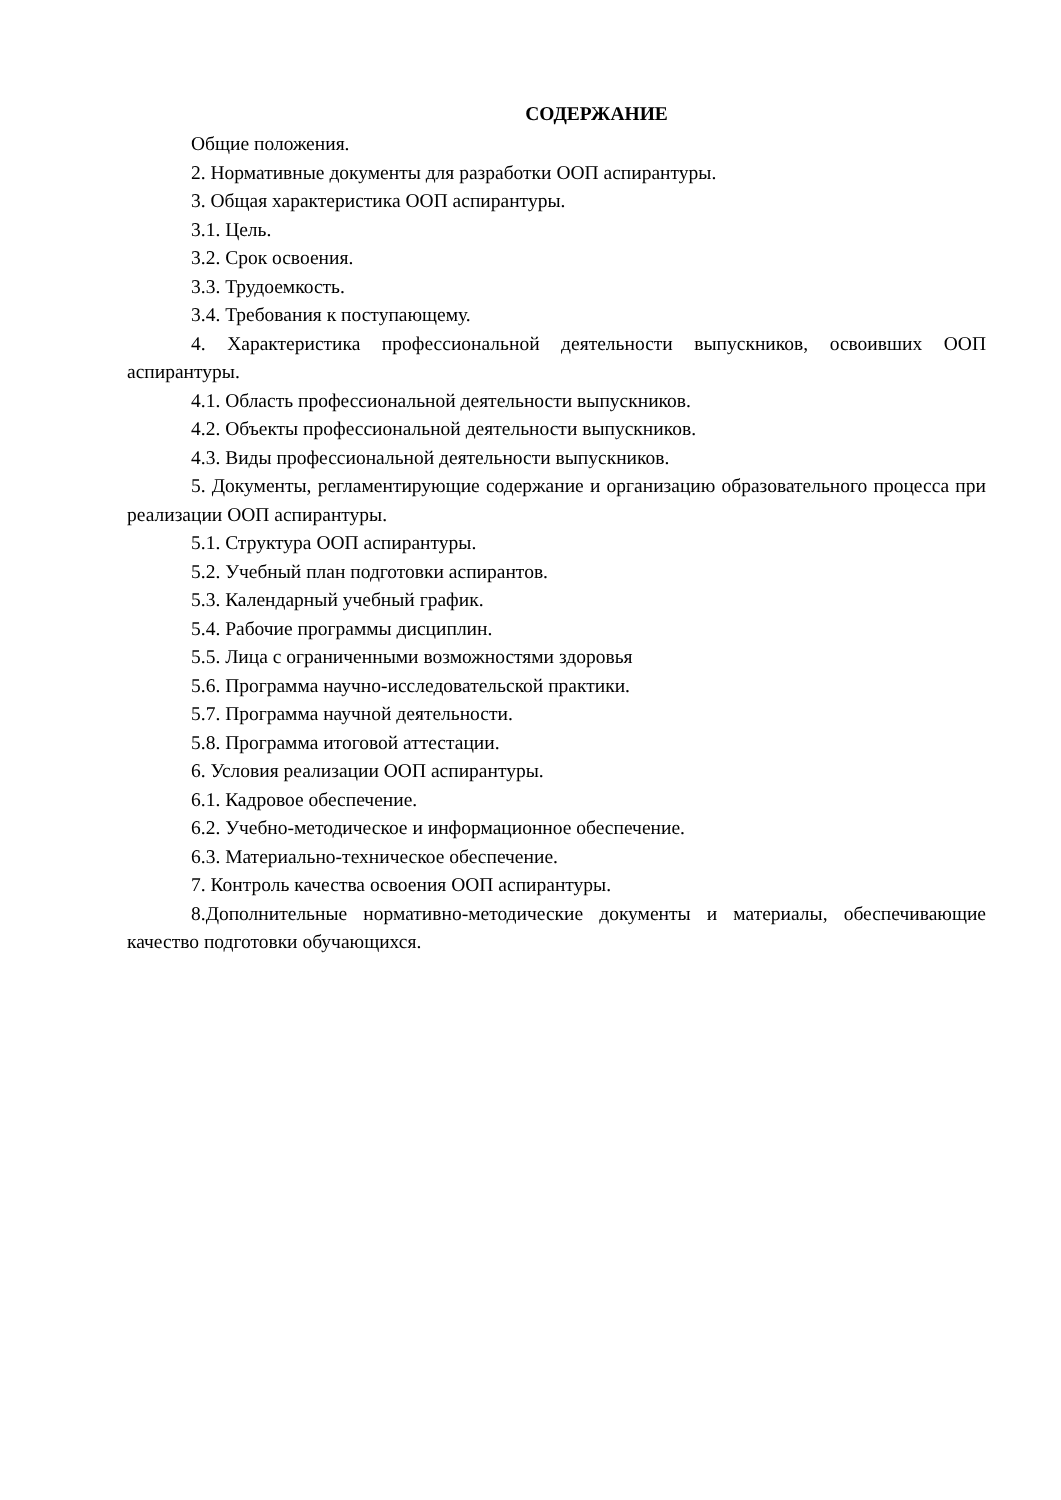СОДЕРЖАНИЕ
Общие положения.
2. Нормативные документы для разработки ООП аспирантуры.
3. Общая характеристика ООП аспирантуры.
3.1. Цель.
3.2. Срок освоения.
3.3. Трудоемкость.
3.4. Требования к поступающему.
4. Характеристика профессиональной деятельности выпускников, освоивших ООП аспирантуры.
4.1. Область профессиональной деятельности выпускников.
4.2. Объекты профессиональной деятельности выпускников.
4.3. Виды профессиональной деятельности выпускников.
5. Документы, регламентирующие содержание и организацию образовательного процесса при реализации ООП аспирантуры.
5.1. Структура ООП аспирантуры.
5.2. Учебный план подготовки аспирантов.
5.3. Календарный учебный график.
5.4. Рабочие программы дисциплин.
5.5. Лица с ограниченными возможностями здоровья
5.6. Программа научно-исследовательской практики.
5.7. Программа научной деятельности.
5.8. Программа итоговой аттестации.
6. Условия реализации ООП аспирантуры.
6.1. Кадровое обеспечение.
6.2. Учебно-методическое и информационное обеспечение.
6.3. Материально-техническое обеспечение.
7. Контроль качества освоения ООП аспирантуры.
8.Дополнительные нормативно-методические документы и материалы, обеспечивающие качество подготовки обучающихся.